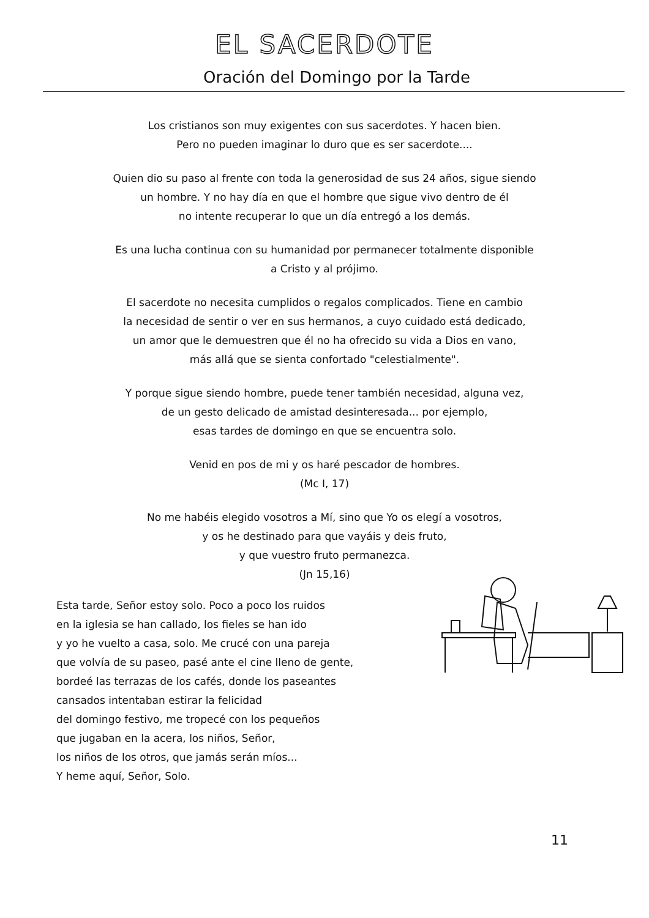EL SACERDOTE
Oración del Domingo por la Tarde
Los cristianos son muy exigentes con sus sacerdotes. Y hacen bien.
Pero no pueden imaginar lo duro que es ser sacerdote....
Quien dio su paso al frente con toda la generosidad de sus 24 años, sigue siendo
un hombre. Y no hay día en que el hombre que sigue vivo dentro de él
no intente recuperar lo que un día entregó a los demás.
Es una lucha continua con su humanidad por permanecer totalmente disponible
a Cristo y al prójimo.
El sacerdote no necesita cumplidos o regalos complicados. Tiene en cambio
la necesidad de sentir o ver en sus hermanos, a cuyo cuidado está dedicado,
un amor que le demuestren que él no ha ofrecido su vida a Dios en vano,
más allá que se sienta confortado "celestialmente".
Y porque sigue siendo hombre, puede tener también necesidad, alguna vez,
de un gesto delicado de amistad desinteresada... por ejemplo,
esas tardes de domingo en que se encuentra solo.
Venid en pos de mi y os haré pescador de hombres.
(Mc I, 17)
No me habéis elegido vosotros a Mí, sino que Yo os elegí a vosotros,
y os he destinado para que vayáis y deis fruto,
y que vuestro fruto permanezca.
(Jn 15,16)
Esta tarde, Señor estoy solo. Poco a poco los ruidos
en la iglesia se han callado, los fieles se han ido
y yo he vuelto a casa, solo. Me crucé con una pareja
que volvía de su paseo, pasé ante el cine lleno de gente,
bordeé las terrazas de los cafés, donde los paseantes
cansados intentaban estirar la felicidad
del domingo festivo, me tropecé con los pequeños
que jugaban en la acera, los niños, Señor,
los niños de los otros, que jamás serán míos...
Y heme aquí, Señor, Solo.
11